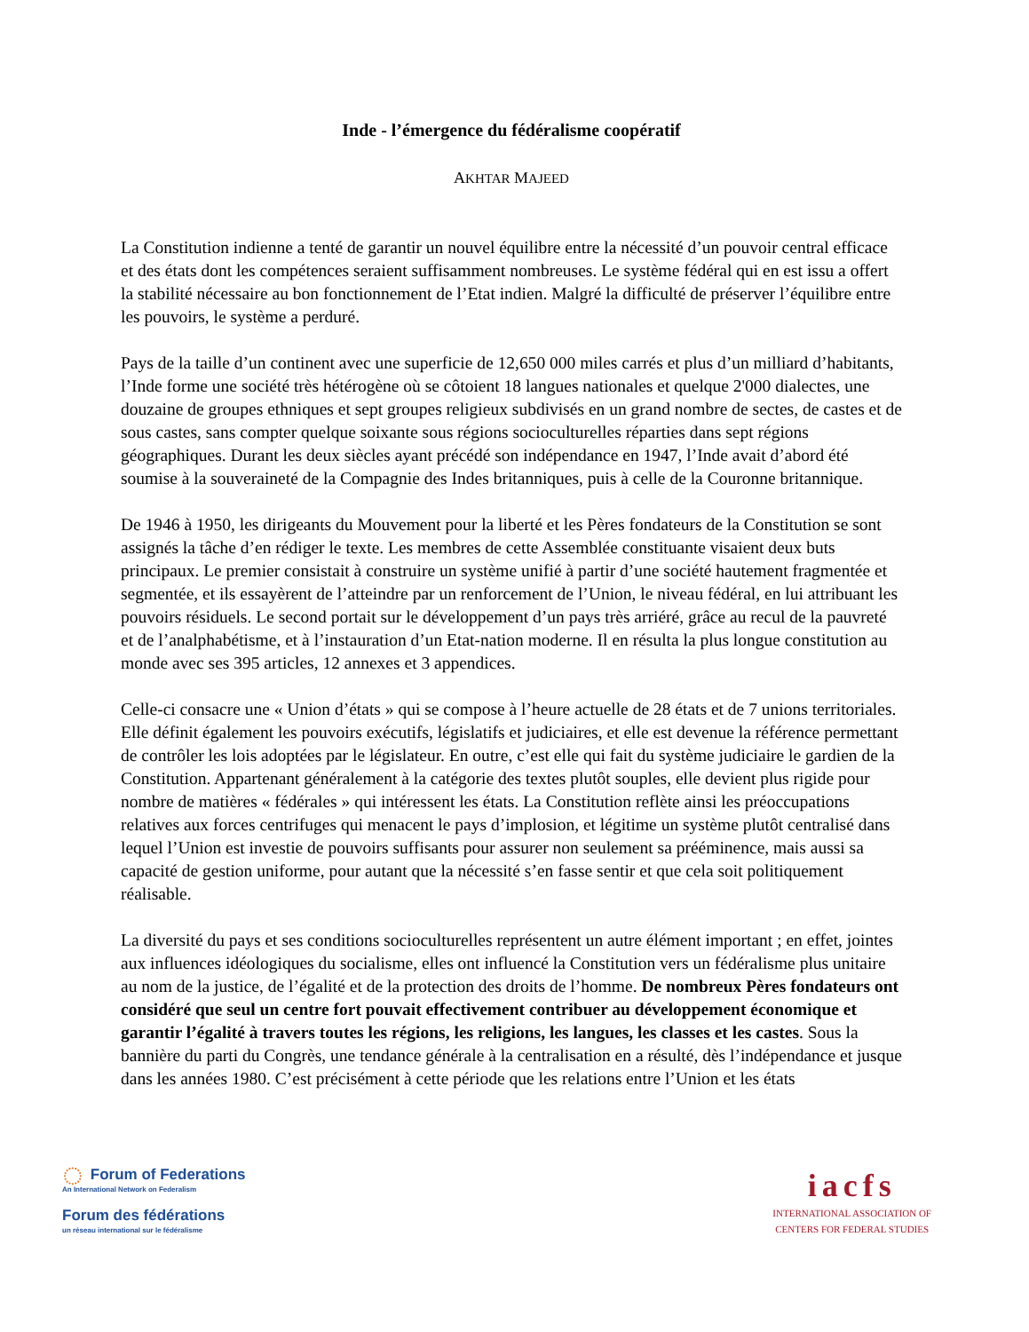Inde - l’émergence du fédéralisme coopératif
AKHTAR MAJEED
La Constitution indienne a tenté de garantir un nouvel équilibre entre la nécessité d’un pouvoir central efficace et des états dont les compétences seraient suffisamment nombreuses. Le système fédéral qui en est issu a offert la stabilité nécessaire au bon fonctionnement de l’Etat indien. Malgré la difficulté de préserver l’équilibre entre les pouvoirs, le système a perduré.
Pays de la taille d’un continent avec une superficie de 12,650 000 miles carrés et plus d’un milliard d’habitants, l’Inde forme une société très hétérogène où se côtoient 18 langues nationales et quelque 2'000 dialectes, une douzaine de groupes ethniques et sept groupes religieux subdivisés en un grand nombre de sectes, de castes et de sous castes, sans compter quelque soixante sous régions socioculturelles réparties dans sept régions géographiques. Durant les deux siècles ayant précédé son indépendance en 1947, l’Inde avait d’abord été soumise à la souveraineté de la Compagnie des Indes britanniques, puis à celle de la Couronne britannique.
De 1946 à 1950, les dirigeants du Mouvement pour la liberté et les Pères fondateurs de la Constitution se sont assignés la tâche d’en rédiger le texte. Les membres de cette Assemblée constituante visaient deux buts principaux. Le premier consistait à construire un système unifié à partir d’une société hautement fragmentée et segmentée, et ils essayèrent de l’atteindre par un renforcement de l’Union, le niveau fédéral, en lui attribuant les pouvoirs résiduels. Le second portait sur le développement d’un pays très arriéré, grâce au recul de la pauvreté et de l’analphabétisme, et à l’instauration d’un Etat-nation moderne. Il en résulta la plus longue constitution au monde avec ses 395 articles, 12 annexes et 3 appendices.
Celle-ci consacre une « Union d’états » qui se compose à l’heure actuelle de 28 états et de 7 unions territoriales. Elle définit également les pouvoirs exécutifs, législatifs et judiciaires, et elle est devenue la référence permettant de contrôler les lois adoptées par le législateur. En outre, c’est elle qui fait du système judiciaire le gardien de la Constitution. Appartenant généralement à la catégorie des textes plutôt souples, elle devient plus rigide pour nombre de matières « fédérales » qui intéressent les états. La Constitution reflète ainsi les préoccupations relatives aux forces centrifuges qui menacent le pays d’implosion, et légitime un système plutôt centralisé dans lequel l’Union est investie de pouvoirs suffisants pour assurer non seulement sa prééminence, mais aussi sa capacité de gestion uniforme, pour autant que la nécessité s’en fasse sentir et que cela soit politiquement réalisable.
La diversité du pays et ses conditions socioculturelles représentent un autre élément important ; en effet, jointes aux influences idéologiques du socialisme, elles ont influencé la Constitution vers un fédéralisme plus unitaire au nom de la justice, de l’égalité et de la protection des droits de l’homme. De nombreux Pères fondateurs ont considéré que seul un centre fort pouvait effectivement contribuer au développement économique et garantir l’égalité à travers toutes les régions, les religions, les langues, les classes et les castes. Sous la bannière du parti du Congrès, une tendance générale à la centralisation en a résulté, dès l’indépendance et jusque dans les années 1980. C’est précisément à cette période que les relations entre l’Union et les états
◌ Forum of Federations
An International Network on Federalism
Forum des fédérations
un réseau international sur le fédéralisme
iacfs
INTERNATIONAL ASSOCIATION OF
CENTERS FOR FEDERAL STUDIES